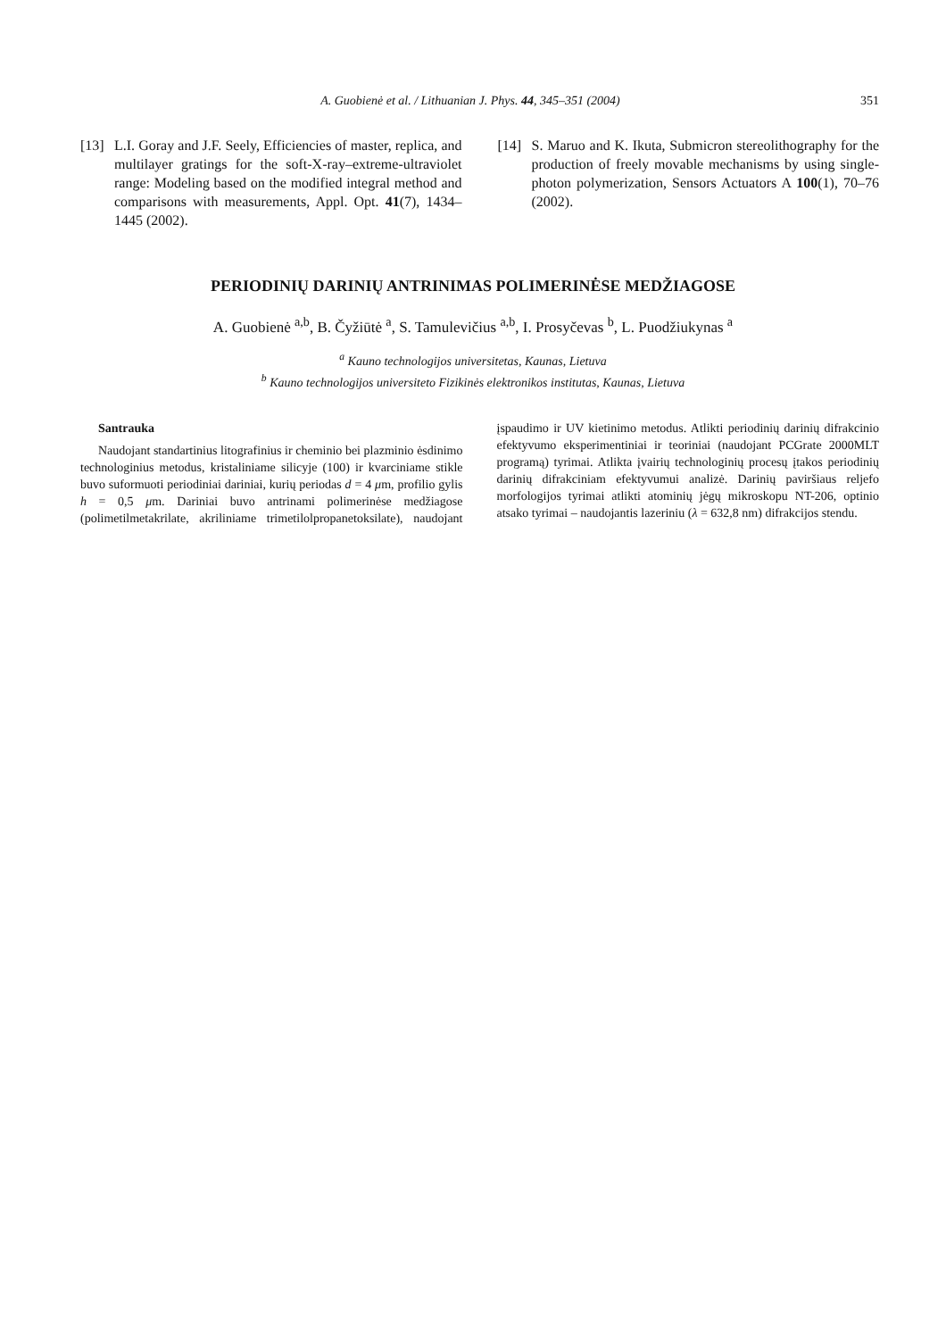A. Guobienė et al. / Lithuanian J. Phys. 44, 345–351 (2004) 351
[13] L.I. Goray and J.F. Seely, Efficiencies of master, replica, and multilayer gratings for the soft-X-ray–extreme-ultraviolet range: Modeling based on the modified integral method and comparisons with measurements, Appl. Opt. 41(7), 1434–1445 (2002).
[14] S. Maruo and K. Ikuta, Submicron stereolithography for the production of freely movable mechanisms by using single-photon polymerization, Sensors Actuators A 100(1), 70–76 (2002).
PERIODINIŲ DARINIŲ ANTRINIMAS POLIMERINĖSE MEDŽIAGOSE
A. Guobienė <sup>a,b</sup>, B. Čyžiūtė <sup>a</sup>, S. Tamulevičius <sup>a,b</sup>, I. Prosyčevas <sup>b</sup>, L. Puodžiukynas <sup>a</sup>
<sup>a</sup> Kauno technologijos universitetas, Kaunas, Lietuva
<sup>b</sup> Kauno technologijos universiteto Fizikinės elektronikos institutas, Kaunas, Lietuva
Santrauka
Naudojant standartinius litografinius ir cheminio bei plazminio ėsdinimo technologinius metodus, kristaliniame silicyje (100) ir kvarciniame stikle buvo suformuoti periodiniai dariniai, kurių periodas d = 4 μm, profilio gylis h = 0,5 μm. Dariniai buvo antrinami polimerinėse medžiagose (polimetilmetakrilate, akriliniame trimetilolpropanetoksilate), naudojant įspaudimo ir UV kietinimo metodus. Atlikti periodinių darinių difrakcinio efektyvumo eksperimentiniai ir teoriniai (naudojant PCGrate 2000MLT programą) tyrimai. Atlikta įvairių technologinių procesų įtakos periodinių darinių difrakciniam efektyvumui analizė. Darinių paviršiaus reljefo morfologijos tyrimai atlikti atominių jėgų mikroskopu NT-206, optinio atsako tyrimai – naudojantis lazeriniu (λ = 632,8 nm) difrakcijos stendu.